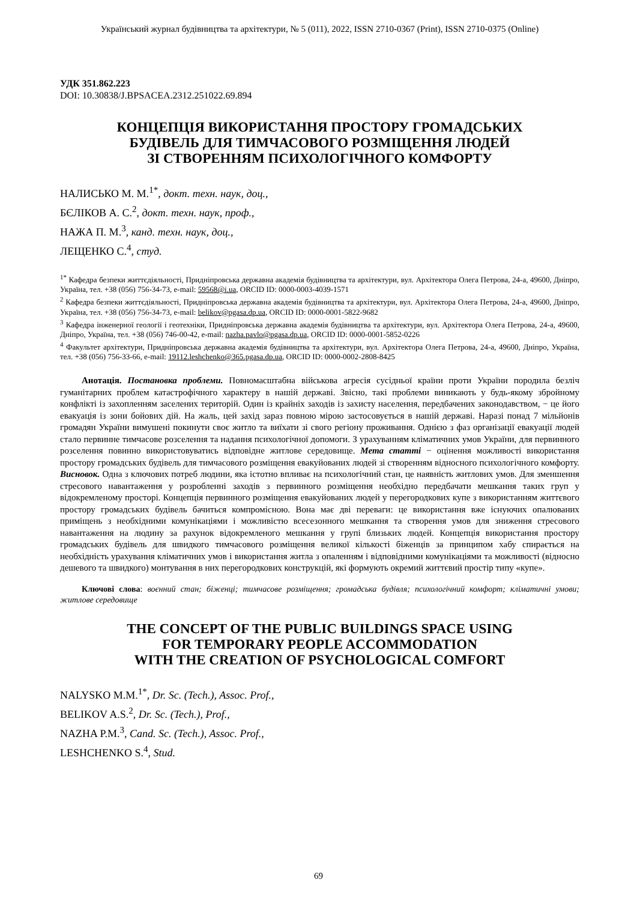Український журнал будівництва та архітектури, № 5 (011), 2022, ISSN 2710-0367 (Print), ISSN 2710-0375 (Online)
УДК 351.862.223
DOI: 10.30838/J.BPSACEA.2312.251022.69.894
КОНЦЕПЦІЯ ВИКОРИСТАННЯ ПРОСТОРУ ГРОМАДСЬКИХ
БУДІВЕЛЬ ДЛЯ ТИМЧАСОВОГО РОЗМІЩЕННЯ ЛЮДЕЙ
ЗІ СТВОРЕННЯМ ПСИХОЛОГІЧНОГО КОМФОРТУ
НАЛИСЬКО М. М.<sup>1*</sup>, докт. техн. наук, доц.,
БЄЛІКОВ А. С.<sup>2</sup>, докт. техн. наук, проф.,
НАЖА П. М.<sup>3</sup>, канд. техн. наук, доц.,
ЛЕЩЕНКО С.<sup>4</sup>, студ.
<sup>1*</sup> Кафедра безпеки життєдіяльності, Придніпровська державна академія будівництва та архітектури, вул. Архітектора Олега Петрова, 24-а, 49600, Дніпро, Україна, тел. +38 (056) 756-34-73, e-mail: 59568@i.ua, ORCID ID: 0000-0003-4039-1571
<sup>2</sup> Кафедра безпеки життєдіяльності, Придніпровська державна академія будівництва та архітектури, вул. Архітектора Олега Петрова, 24-а, 49600, Дніпро, Україна, тел. +38 (056) 756-34-73, e-mail: belikov@pgasa.dp.ua, ORCID ID: 0000-0001-5822-9682
<sup>3</sup> Кафедра інженерної геології і геотехніки, Придніпровська державна академія будівництва та архітектури, вул. Архітектора Олега Петрова, 24-а, 49600, Дніпро, Україна, тел. +38 (056) 746-00-42, e-mail: nazha.pavlo@pgasa.dp.ua, ORCID ID: 0000-0001-5852-0226
<sup>4</sup> Факультет архітектури, Придніпровська державна академія будівництва та архітектури, вул. Архітектора Олега Петрова, 24-а, 49600, Дніпро, Україна, тел. +38 (056) 756-33-66, e-mail: 19112.leshchenko@365.pgasa.dp.ua, ORCID ID: 0000-0002-2808-8425
Анотація. Постановка проблеми. Повномасштабна військова агресія сусідньої країни проти України породила безліч гуманітарних проблем катастрофічного характеру в нашій державі. Звісно, такі проблеми виникають у будь-якому збройному конфлікті із захопленням заселених територій. Один із крайніх заходів із захисту населення, передбачених законодавством, − це його евакуація із зони бойових дій. На жаль, цей захід зараз повною мірою застосовується в нашій державі. Наразі понад 7 мільйонів громадян України вимушені покинути своє житло та виїхати зі свого регіону проживання. Однією з фаз організації евакуації людей стало первинне тимчасове розселення та надання психологічної допомоги. З урахуванням кліматичних умов України, для первинного розселення повинно використовуватись відповідне житлове середовище. Мета статті − оцінення можливості використання простору громадських будівель для тимчасового розміщення евакуйованих людей зі створенням відносного психологічного комфорту. Висновок. Одна з ключових потреб людини, яка істотно впливає на психологічний стан, це наявність житлових умов. Для зменшення стресового навантаження у розробленні заходів з первинного розміщення необхідно передбачати мешкання таких груп у відокремленому просторі. Концепція первинного розміщення евакуйованих людей у перегородкових купе з використанням життєвого простору громадських будівель бачиться компромісною. Вона має дві переваги: це використання вже існуючих опалюваних приміщень з необхідними комунікаціями і можливістю всесезонного мешкання та створення умов для зниження стресового навантаження на людину за рахунок відокремленого мешкання у групі близьких людей. Концепція використання простору громадських будівель для швидкого тимчасового розміщення великої кількості біженців за принципом хабу спирається на необхідність урахування кліматичних умов і використання житла з опаленням і відповідними комунікаціями та можливості (відносно дешевого та швидкого) монтування в них перегородкових конструкцій, які формують окремий життєвий простір типу «купе».
Ключові слова: воєнний стан; біженці; тимчасове розміщення; громадська будівля; психологічний комфорт; кліматичні умови; житлове середовище
THE CONCEPT OF THE PUBLIC BUILDINGS SPACE USING
FOR TEMPORARY PEOPLE ACCOMMODATION
WITH THE CREATION OF PSYCHOLOGICAL COMFORT
NALYSKO M.M.<sup>1*</sup>, Dr. Sc. (Tech.), Assoc. Prof.,
BELIKOV A.S.<sup>2</sup>, Dr. Sc. (Tech.), Prof.,
NAZHA P.M.<sup>3</sup>, Cand. Sc. (Tech.), Assoc. Prof.,
LESHCHENKO S.<sup>4</sup>, Stud.
69